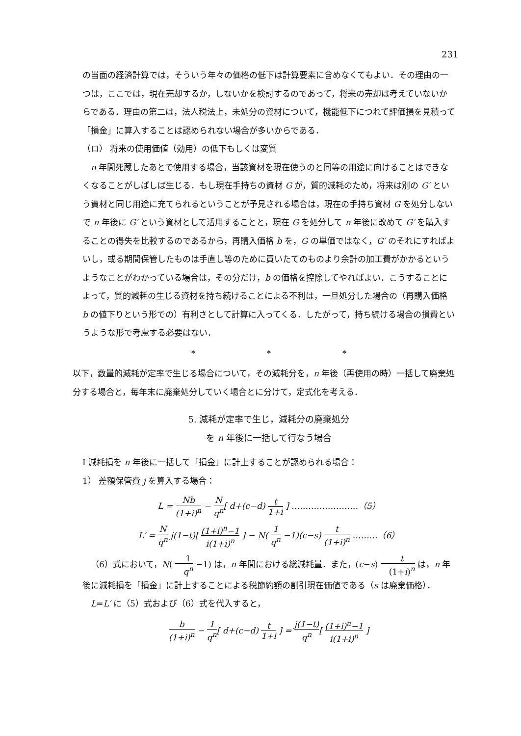231
の当面の経済計算では，そういう年々の価格の低下は計算要素に含めなくてもよい．その理由の一つは，ここでは，現在売却するか，しないかを検討するのであって，将来の売却は考えていないからである．理由の第二は，法人税法上，未処分の資材について，機能低下につれて評価損を見積って「損金」に算入することは認められない場合が多いからである．
（ロ） 将来の使用価値（効用）の低下もしくは変質
n 年間死蔵したあとで使用する場合，当該資材を現在使うのと同等の用途に向けることはできなくなることがしばしば生じる．もし現在手持ちの資材 G が，質的減耗のため，将来は別の G′ という資材と同じ用途に充てられるということが予見される場合は，現在の手持ち資材 G を処分しないで n 年後に G′ という資材として活用することと，現在 G を処分して n 年後に改めて G′ を購入することの得失を比較するのであるから，再購入価格 b を，G の単価ではなく，G′ のそれにすればよいし，或る期間保管したものは手直し等のために買いたてのものより余計の加工費がかかるというようなことがわかっている場合は，その分だけ，b の価格を控除してやればよい．こうすることによって，質的減耗の生じる資材を持ち続けることによる不利は，一旦処分した場合の（再購入価格 b の値下りという形での）有利さとして計算に入ってくる．したがって，持ち続ける場合の損費というような形で考慮する必要はない．
* * *
以下，数量的減耗が定率で生じる場合について，その減耗分を，n 年後（再使用の時）一括して廃棄処分する場合と，毎年末に廃棄処分していく場合とに分けて，定式化を考える．
5. 減耗が定率で生じ，減耗分の廃棄処分
を n 年後に一括して行なう場合
I 減耗損を n 年後に一括して「損金」に計上することが認められる場合：
1） 差額保管費 j を算入する場合：
L = Nb (1+i)<sup>n</sup> − N q<sup>n</sup>[ d+(c−d) t 1+i ] ……………………（5）
L′ = N q<sup>n</sup> j(1−t)[ (1+i)<sup>n</sup>−1 i(1+i)<sup>n</sup> ] − N( 1 q<sup>n</sup> −1)(c−s) t (1+i)<sup>n</sup> ………（6）
（6）式において，N( 1 q<sup>n</sup> −1) は，n 年間における総減耗量．また，(c−s) t (1+i)<sup>n</sup> は，n 年後に減耗損を「損金」に計上することによる税節約額の割引現在価値である（s は廃棄価格）．
L=L′ に（5）式および（6）式を代入すると，
b (1+i)<sup>n</sup> − 1 q<sup>n</sup>[ d+(c−d) t 1+i ] = j(1−t) q<sup>n</sup>[ (1+i)<sup>n</sup>−1 i(1+i)<sup>n</sup> ]